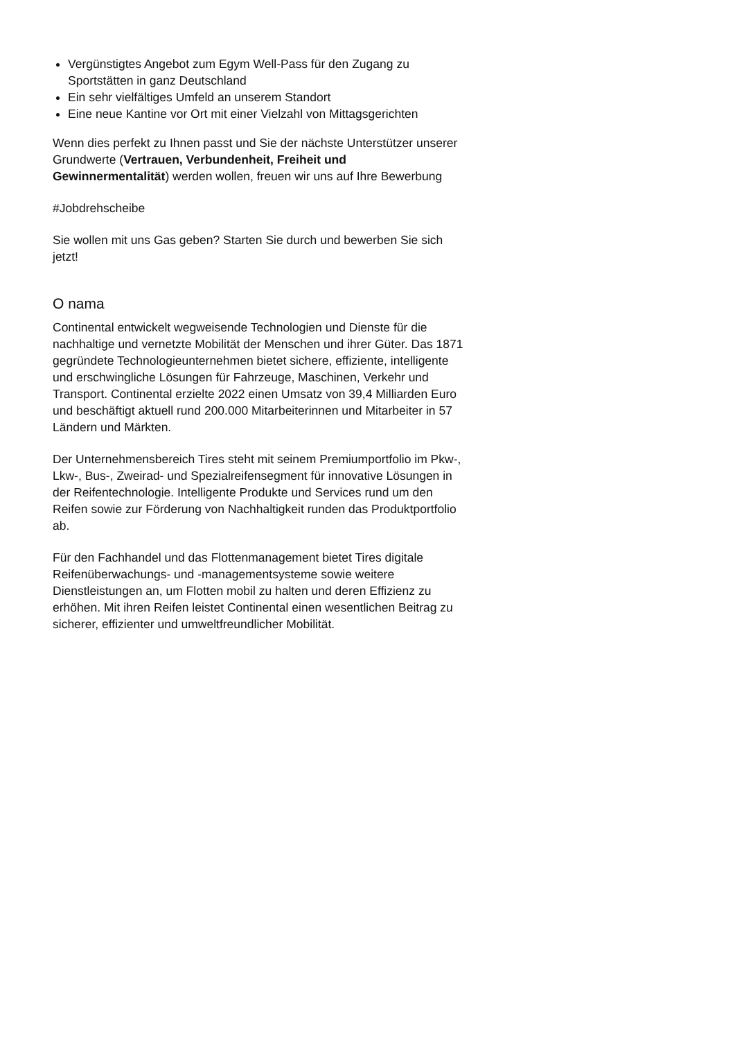Vergünstigtes Angebot zum Egym Well-Pass für den Zugang zu Sportstätten in ganz Deutschland
Ein sehr vielfältiges Umfeld an unserem Standort
Eine neue Kantine vor Ort mit einer Vielzahl von Mittagsgerichten
Wenn dies perfekt zu Ihnen passt und Sie der nächste Unterstützer unserer Grundwerte (Vertrauen, Verbundenheit, Freiheit und Gewinnermentalität) werden wollen, freuen wir uns auf Ihre Bewerbung
#Jobdrehscheibe
Sie wollen mit uns Gas geben? Starten Sie durch und bewerben Sie sich jetzt!
O nama
Continental entwickelt wegweisende Technologien und Dienste für die nachhaltige und vernetzte Mobilität der Menschen und ihrer Güter. Das 1871 gegründete Technologieunternehmen bietet sichere, effiziente, intelligente und erschwingliche Lösungen für Fahrzeuge, Maschinen, Verkehr und Transport. Continental erzielte 2022 einen Umsatz von 39,4 Milliarden Euro und beschäftigt aktuell rund 200.000 Mitarbeiterinnen und Mitarbeiter in 57 Ländern und Märkten.
Der Unternehmensbereich Tires steht mit seinem Premiumportfolio im Pkw-, Lkw-, Bus-, Zweirad- und Spezialreifensegment für innovative Lösungen in der Reifentechnologie. Intelligente Produkte und Services rund um den Reifen sowie zur Förderung von Nachhaltigkeit runden das Produktportfolio ab.
Für den Fachhandel und das Flottenmanagement bietet Tires digitale Reifenüberwachungs- und -managementsysteme sowie weitere Dienstleistungen an, um Flotten mobil zu halten und deren Effizienz zu erhöhen. Mit ihren Reifen leistet Continental einen wesentlichen Beitrag zu sicherer, effizienter und umweltfreundlicher Mobilität.